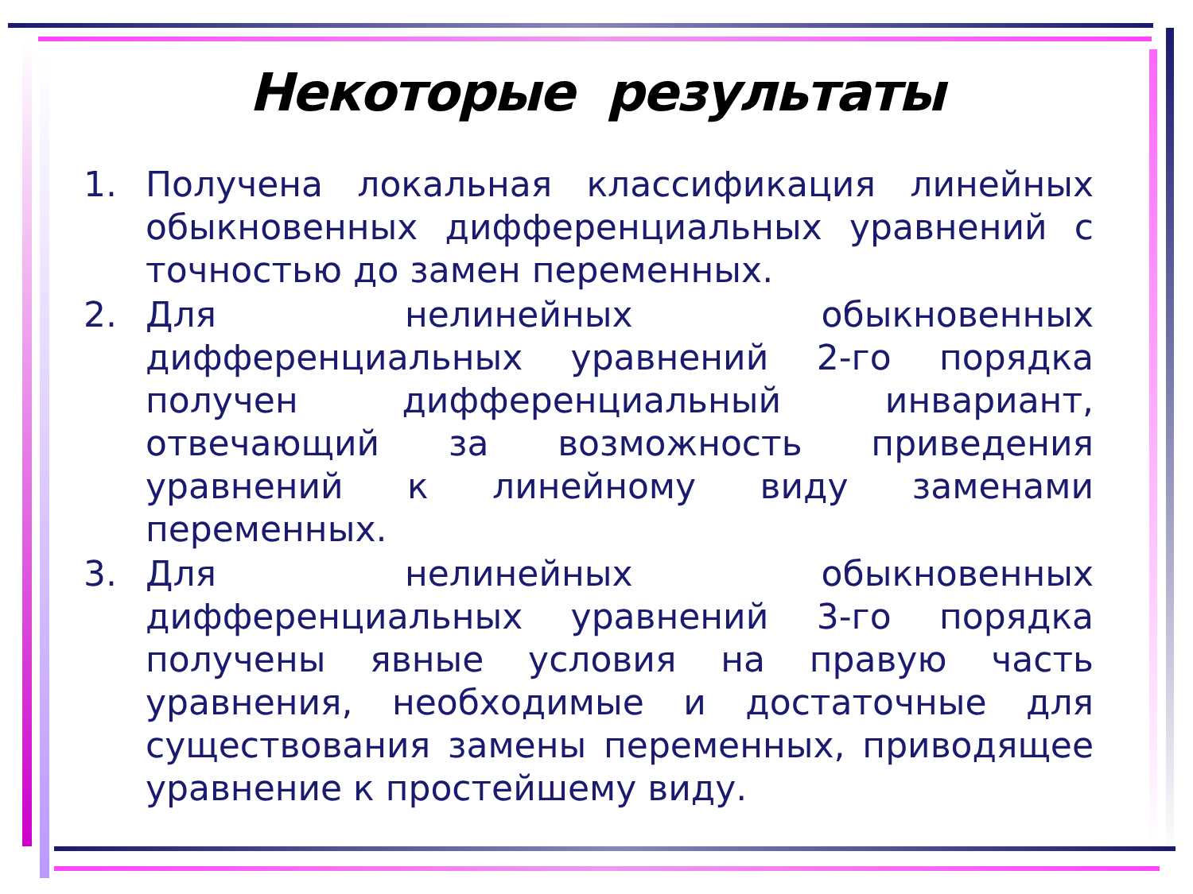Некоторые результаты
1. Получена локальная классификация линейных обыкновенных дифференциальных уравнений с точностью до замен переменных.
2. Для нелинейных обыкновенных дифференциальных уравнений 2-го порядка получен дифференциальный инвариант, отвечающий за возможность приведения уравнений к линейному виду заменами переменных.
3. Для нелинейных обыкновенных дифференциальных уравнений 3-го порядка получены явные условия на правую часть уравнения, необходимые и достаточные для существования замены переменных, приводящее уравнение к простейшему виду.